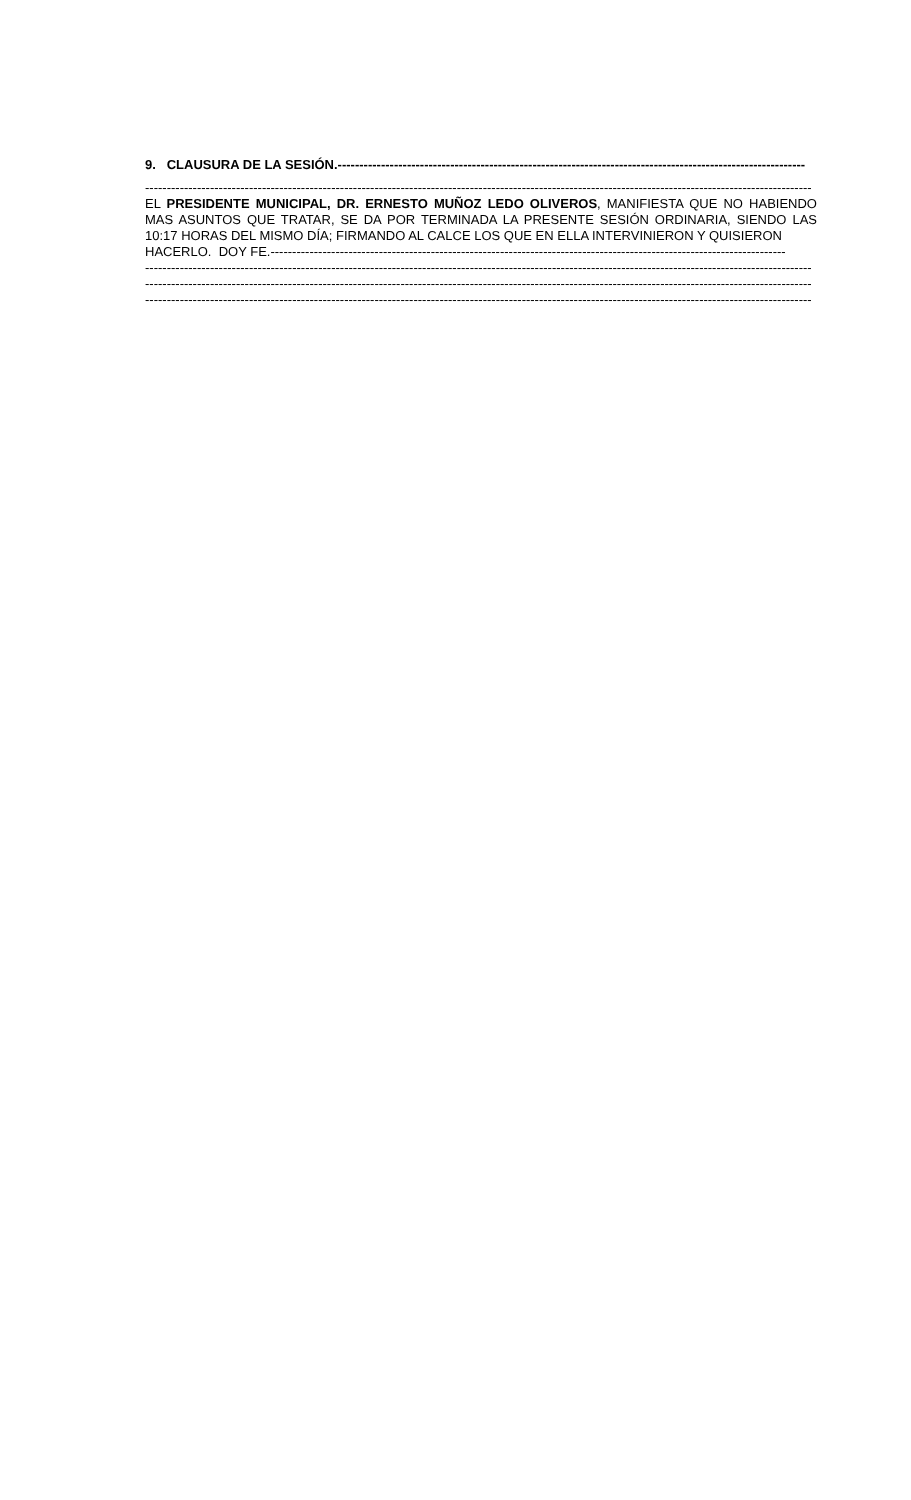9. CLAUSURA DE LA SESIÓN.------------------------------------------------------------------------------------------------------------
----------------------------------------------------------------------------------------------------------------------------------------------------------
EL PRESIDENTE MUNICIPAL, DR. ERNESTO MUÑOZ LEDO OLIVEROS, MANIFIESTA QUE NO HABIENDO MAS ASUNTOS QUE TRATAR, SE DA POR TERMINADA LA PRESENTE SESIÓN ORDINARIA, SIENDO LAS 10:17 HORAS DEL MISMO DÍA; FIRMANDO AL CALCE LOS QUE EN ELLA INTERVINIERON Y QUISIERON
HACERLO. DOY FE.-----------------------------------------------------------------------------------------------------------------------
----------------------------------------------------------------------------------------------------------------------------------------------------------
----------------------------------------------------------------------------------------------------------------------------------------------------------
----------------------------------------------------------------------------------------------------------------------------------------------------------